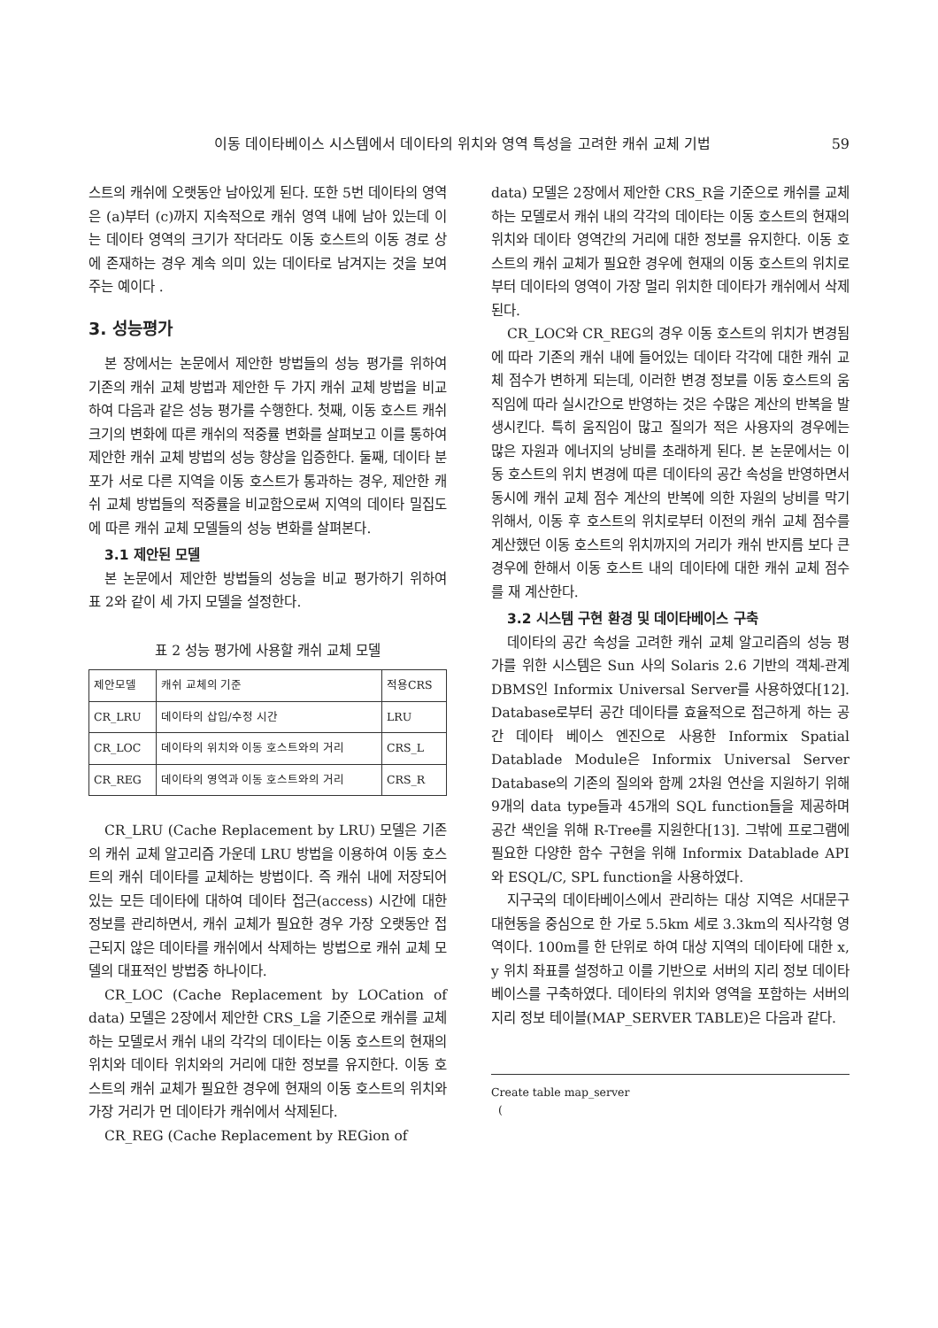이동 데이타베이스 시스템에서 데이타의 위치와 영역 특성을 고려한 캐쉬 교체 기법 59
스트의 캐쉬에 오랫동안 남아있게 된다. 또한 5번 데이타의 영역은 (a)부터 (c)까지 지속적으로 캐쉬 영역 내에 남아 있는데 이는 데이타 영역의 크기가 작더라도 이동 호스트의 이동 경로 상에 존재하는 경우 계속 의미 있는 데이타로 남겨지는 것을 보여주는 예이다 .
3. 성능평가
본 장에서는 논문에서 제안한 방법들의 성능 평가를 위하여 기존의 캐쉬 교체 방법과 제안한 두 가지 캐쉬 교체 방법을 비교하여 다음과 같은 성능 평가를 수행한다. 첫째, 이동 호스트 캐쉬 크기의 변화에 따른 캐쉬의 적중률 변화를 살펴보고 이를 통하여 제안한 캐쉬 교체 방법의 성능 향상을 입증한다. 둘째, 데이타 분포가 서로 다른 지역을 이동 호스트가 통과하는 경우, 제안한 캐쉬 교체 방법들의 적중률을 비교함으로써 지역의 데이타 밀집도에 따른 캐쉬 교체 모델들의 성능 변화를 살펴본다.
3.1 제안된 모델
본 논문에서 제안한 방법들의 성능을 비교 평가하기 위하여 표 2와 같이 세 가지 모델을 설정한다.
표 2 성능 평가에 사용할 캐쉬 교체 모델
| 제안모델 | 캐쉬 교체의 기준 | 적용CRS |
| --- | --- | --- |
| CR_LRU | 데이타의 삽입/수정 시간 | LRU |
| CR_LOC | 데이타의 위치와 이동 호스트와의 거리 | CRS_L |
| CR_REG | 데이타의 영역과 이동 호스트와의 거리 | CRS_R |
CR_LRU (Cache Replacement by LRU) 모델은 기존의 캐쉬 교체 알고리즘 가운데 LRU 방법을 이용하여 이동 호스트의 캐쉬 데이타를 교체하는 방법이다. 즉 캐쉬 내에 저장되어 있는 모든 데이타에 대하여 데이타 접근(access) 시간에 대한 정보를 관리하면서, 캐쉬 교체가 필요한 경우 가장 오랫동안 접근되지 않은 데이타를 캐쉬에서 삭제하는 방법으로 캐쉬 교체 모델의 대표적인 방법중 하나이다.
CR_LOC (Cache Replacement by LOCation of data) 모델은 2장에서 제안한 CRS_L을 기준으로 캐쉬를 교체하는 모델로서 캐쉬 내의 각각의 데이타는 이동 호스트의 현재의 위치와 데이타 위치와의 거리에 대한 정보를 유지한다. 이동 호스트의 캐쉬 교체가 필요한 경우에 현재의 이동 호스트의 위치와 가장 거리가 먼 데이타가 캐쉬에서 삭제된다.
CR_REG (Cache Replacement by REGion of
data) 모델은 2장에서 제안한 CRS_R을 기준으로 캐쉬를 교체하는 모델로서 캐쉬 내의 각각의 데이타는 이동 호스트의 현재의 위치와 데이타 영역간의 거리에 대한 정보를 유지한다. 이동 호스트의 캐쉬 교체가 필요한 경우에 현재의 이동 호스트의 위치로부터 데이타의 영역이 가장 멀리 위치한 데이타가 캐쉬에서 삭제된다.
CR_LOC와 CR_REG의 경우 이동 호스트의 위치가 변경됨에 따라 기존의 캐쉬 내에 들어있는 데이타 각각에 대한 캐쉬 교체 점수가 변하게 되는데, 이러한 변경 정보를 이동 호스트의 움직임에 따라 실시간으로 반영하는 것은 수많은 계산의 반복을 발생시킨다. 특히 움직임이 많고 질의가 적은 사용자의 경우에는 많은 자원과 에너지의 낭비를 초래하게 된다. 본 논문에서는 이동 호스트의 위치 변경에 따른 데이타의 공간 속성을 반영하면서 동시에 캐쉬 교체 점수 계산의 반복에 의한 자원의 낭비를 막기 위해서, 이동 후 호스트의 위치로부터 이전의 캐쉬 교체 점수를 계산했던 이동 호스트의 위치까지의 거리가 캐쉬 반지름 보다 큰 경우에 한해서 이동 호스트 내의 데이타에 대한 캐쉬 교체 점수를 재 계산한다.
3.2 시스템 구현 환경 및 데이타베이스 구축
데이타의 공간 속성을 고려한 캐쉬 교체 알고리즘의 성능 평가를 위한 시스템은 Sun 사의 Solaris 2.6 기반의 객체-관계 DBMS인 Informix Universal Server를 사용하였다[12]. Database로부터 공간 데이타를 효율적으로 접근하게 하는 공간 데이타 베이스 엔진으로 사용한 Informix Spatial Datablade Module은 Informix Universal Server Database의 기존의 질의와 함께 2차원 연산을 지원하기 위해 9개의 data type들과 45개의 SQL function들을 제공하며 공간 색인을 위해 R-Tree를 지원한다[13]. 그밖에 프로그램에 필요한 다양한 함수 구현을 위해 Informix Datablade API와 ESQL/C, SPL function을 사용하였다.
지구국의 데이타베이스에서 관리하는 대상 지역은 서대문구 대현동을 중심으로 한 가로 5.5km 세로 3.3km의 직사각형 영역이다. 100m를 한 단위로 하여 대상 지역의 데이타에 대한 x, y 위치 좌표를 설정하고 이를 기반으로 서버의 지리 정보 데이타베이스를 구축하였다. 데이타의 위치와 영역을 포함하는 서버의 지리 정보 테이블(MAP_SERVER TABLE)은 다음과 같다.
Create table map_server
(